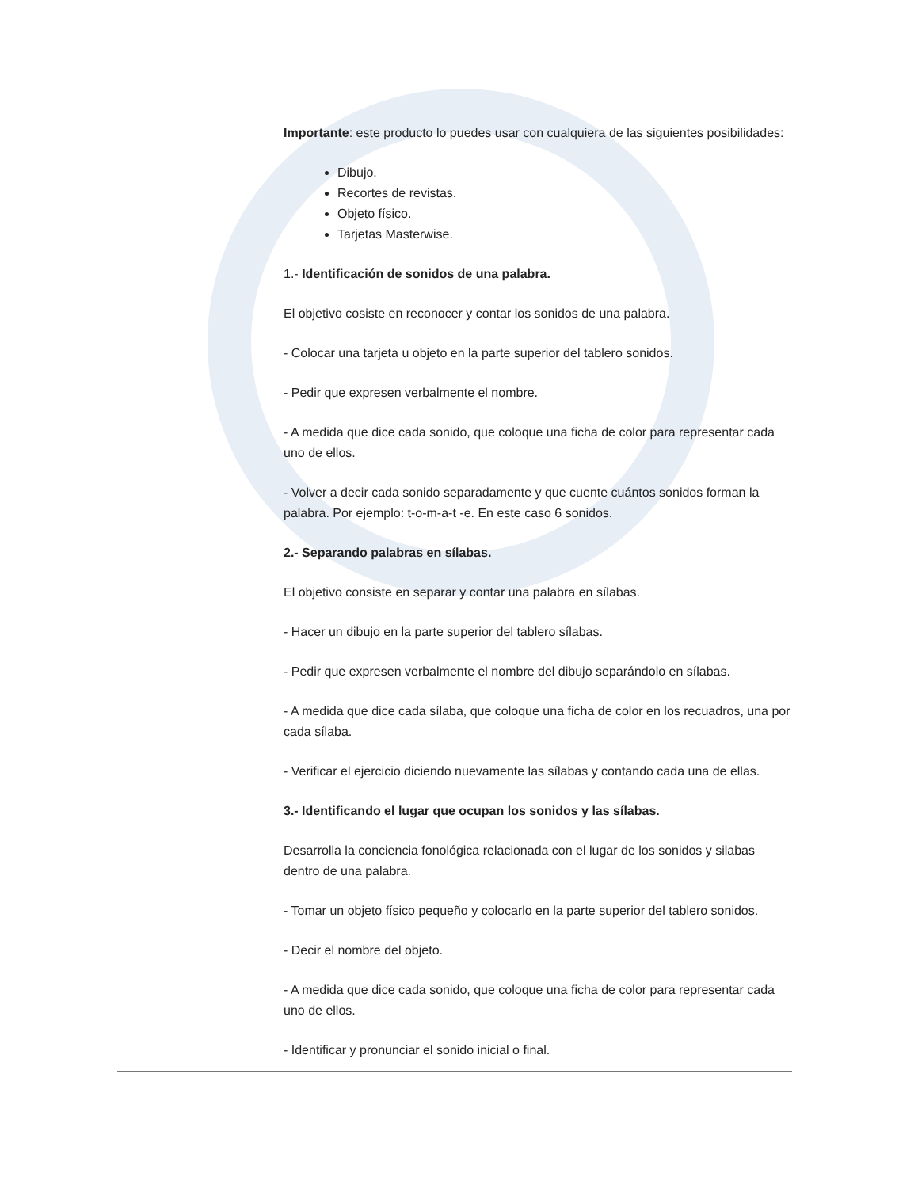Importante: este producto lo puedes usar con cualquiera de las siguientes posibilidades:
Dibujo.
Recortes de revistas.
Objeto físico.
Tarjetas Masterwise.
1.- Identificación de sonidos de una palabra.
El objetivo cosiste en reconocer y contar los sonidos de una palabra.
- Colocar una tarjeta u objeto en la parte superior del tablero sonidos.
- Pedir que expresen verbalmente el nombre.
- A medida que dice cada sonido, que coloque una ficha de color para representar cada uno de ellos.
- Volver a decir cada sonido separadamente y que cuente cuántos sonidos forman la palabra. Por ejemplo: t-o-m-a-t -e. En este caso 6 sonidos.
2.- Separando palabras en sílabas.
El objetivo consiste en separar y contar una palabra en sílabas.
- Hacer un dibujo en la parte superior del tablero sílabas.
- Pedir que expresen verbalmente el nombre del dibujo separándolo en sílabas.
- A medida que dice cada sílaba, que coloque una ficha de color en los recuadros, una por cada sílaba.
- Verificar el ejercicio diciendo nuevamente las sílabas y contando cada una de ellas.
3.- Identificando el lugar que ocupan los sonidos y las sílabas.
Desarrolla la conciencia fonológica relacionada con el lugar de los sonidos y silabas dentro de una palabra.
- Tomar un objeto físico pequeño y colocarlo en la parte superior del tablero sonidos.
- Decir el nombre del objeto.
- A medida que dice cada sonido, que coloque una ficha de color para representar cada uno de ellos.
- Identificar y pronunciar el sonido inicial o final.